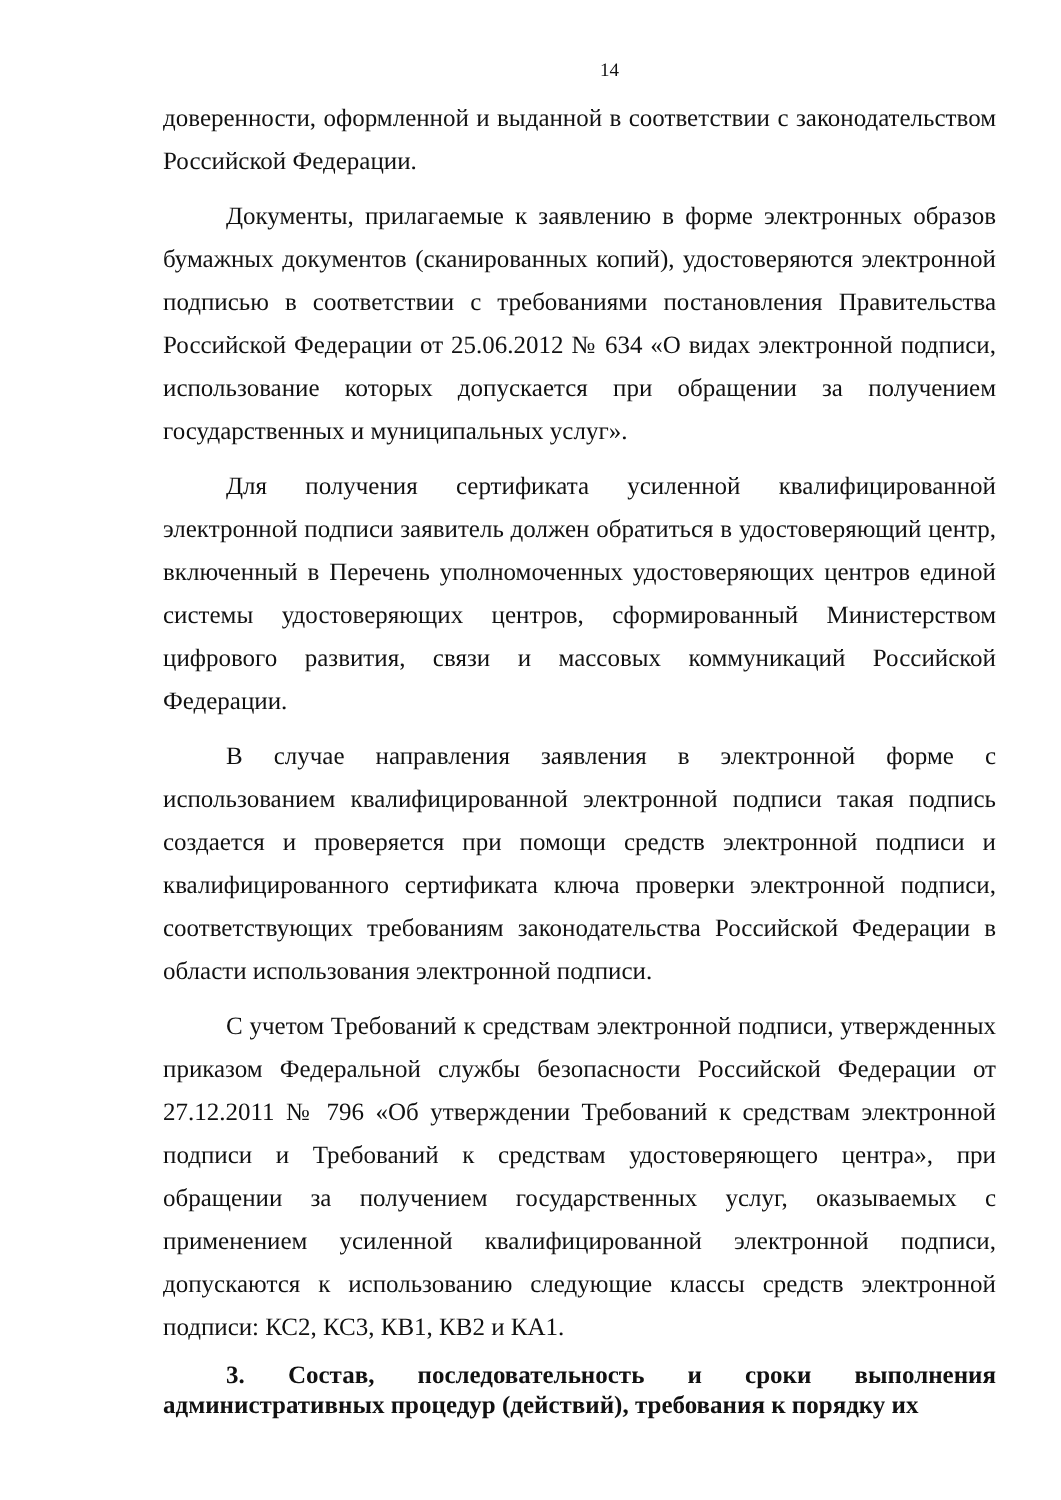14
доверенности, оформленной и выданной в соответствии с законодательством Российской Федерации.
Документы, прилагаемые к заявлению в форме электронных образов бумажных документов (сканированных копий), удостоверяются электронной подписью в соответствии с требованиями постановления Правительства Российской Федерации от 25.06.2012 № 634 «О видах электронной подписи, использование которых допускается при обращении за получением государственных и муниципальных услуг».
Для получения сертификата усиленной квалифицированной электронной подписи заявитель должен обратиться в удостоверяющий центр, включенный в Перечень уполномоченных удостоверяющих центров единой системы удостоверяющих центров, сформированный Министерством цифрового развития, связи и массовых коммуникаций Российской Федерации.
В случае направления заявления в электронной форме с использованием квалифицированной электронной подписи такая подпись создается и проверяется при помощи средств электронной подписи и квалифицированного сертификата ключа проверки электронной подписи, соответствующих требованиям законодательства Российской Федерации в области использования электронной подписи.
С учетом Требований к средствам электронной подписи, утвержденных приказом Федеральной службы безопасности Российской Федерации от 27.12.2011 № 796 «Об утверждении Требований к средствам электронной подписи и Требований к средствам удостоверяющего центра», при обращении за получением государственных услуг, оказываемых с применением усиленной квалифицированной электронной подписи, допускаются к использованию следующие классы средств электронной подписи: КС2, КС3, КВ1, КВ2 и КА1.
3. Состав, последовательность и сроки выполнения административных процедур (действий), требования к порядку их